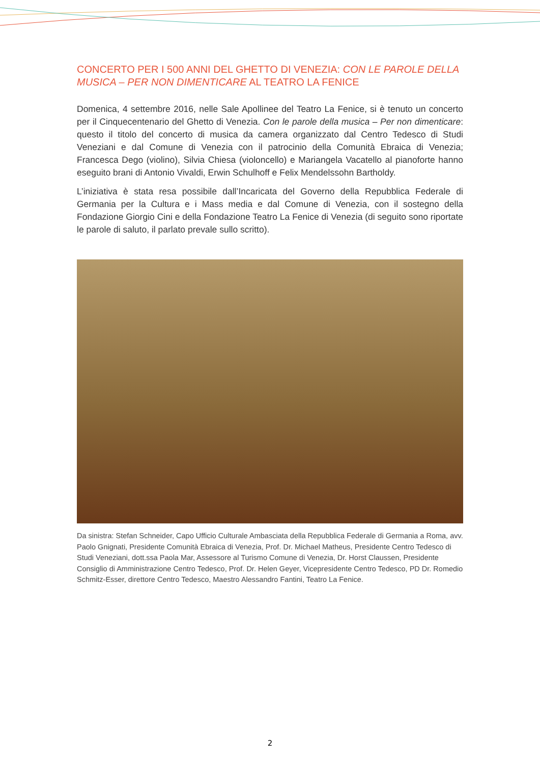CONCERTO PER I 500 ANNI DEL GHETTO DI VENEZIA: CON LE PAROLE DELLA MUSICA – PER NON DIMENTICARE AL TEATRO LA FENICE
Domenica, 4 settembre 2016, nelle Sale Apollinee del Teatro La Fenice, si è tenuto un concerto per il Cinquecentenario del Ghetto di Venezia. Con le parole della musica – Per non dimenticare: questo il titolo del concerto di musica da camera organizzato dal Centro Tedesco di Studi Veneziani e dal Comune di Venezia con il patrocinio della Comunità Ebraica di Venezia; Francesca Dego (violino), Silvia Chiesa (violoncello) e Mariangela Vacatello al pianoforte hanno eseguito brani di Antonio Vivaldi, Erwin Schulhoff e Felix Mendelssohn Bartholdy.
L’iniziativa è stata resa possibile dall’Incaricata del Governo della Repubblica Federale di Germania per la Cultura e i Mass media e dal Comune di Venezia, con il sostegno della Fondazione Giorgio Cini e della Fondazione Teatro La Fenice di Venezia (di seguito sono riportate le parole di saluto, il parlato prevale sullo scritto).
Da sinistra: Stefan Schneider, Capo Ufficio Culturale Ambasciata della Repubblica Federale di Germania a Roma, avv. Paolo Gnignati, Presidente Comunità Ebraica di Venezia, Prof. Dr. Michael Matheus, Presidente Centro Tedesco di Studi Veneziani, dott.ssa Paola Mar, Assessore al Turismo Comune di Venezia, Dr. Horst Claussen, Presidente Consiglio di Amministrazione Centro Tedesco, Prof. Dr. Helen Geyer, Vicepresidente Centro Tedesco, PD Dr. Romedio Schmitz-Esser, direttore Centro Tedesco, Maestro Alessandro Fantini, Teatro La Fenice.
2